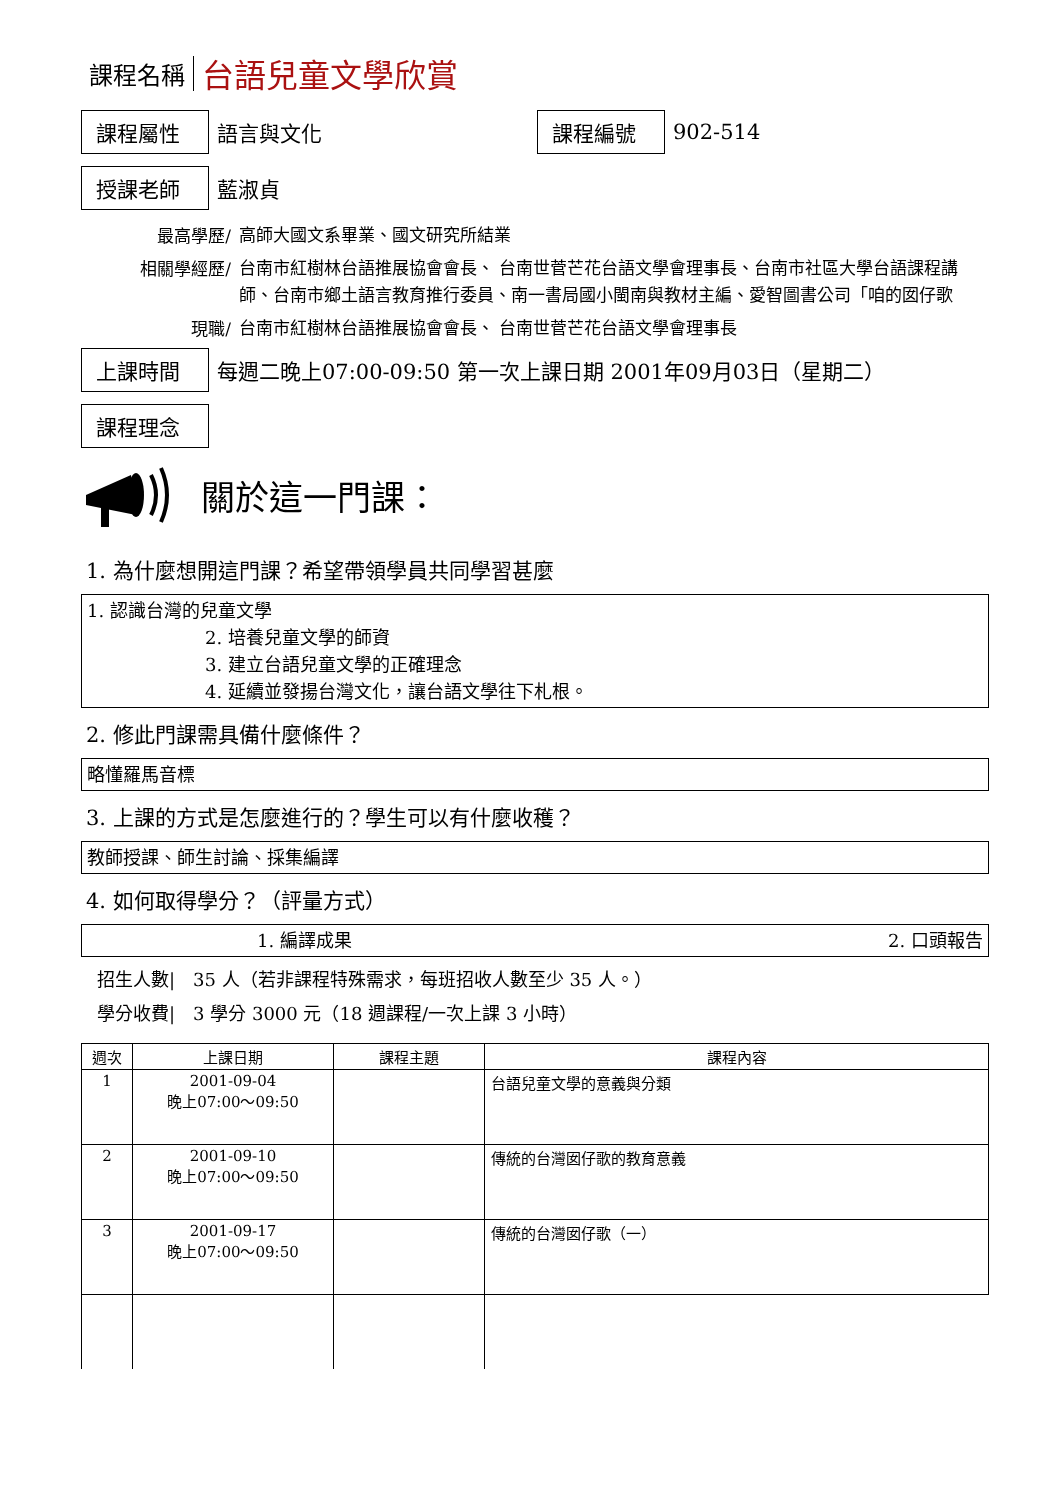課程名稱 台語兒童文學欣賞
課程屬性 語言與文化 課程編號 902-514
授課老師 藍淑貞
最高學歷/ 高師大國文系畢業、國文研究所結業
相關學經歷/ 台南市紅樹林台語推展協會會長、 台南世菅芒花台語文學會理事長、台南市社區大學台語課程講師、台南市鄉土語言教育推行委員、南一書局國小閩南與教材主編、愛智圖書公司「咱的囡仔歌
現職/ 台南市紅樹林台語推展協會會長、 台南世菅芒花台語文學會理事長
上課時間 每週二晚上07:00-09:50 第一次上課日期 2001年09月03日（星期二）
課程理念
關於這一門課：
1. 為什麼想開這門課？希望帶領學員共同學習甚麼
1. 認識台灣的兒童文學
2. 培養兒童文學的師資
3. 建立台語兒童文學的正確理念
4. 延續並發揚台灣文化，讓台語文學往下札根。
2. 修此門課需具備什麼條件？
略懂羅馬音標
3. 上課的方式是怎麼進行的？學生可以有什麼收穫？
教師授課、師生討論、採集編譯
4. 如何取得學分？（評量方式）
1. 編譯成果 2. 口頭報告
招生人數|　35 人（若非課程特殊需求，每班招收人數至少 35 人。）
學分收費|　3 學分 3000 元（18 週課程/一次上課 3 小時）
| 週次 | 上課日期 | 課程主題 | 課程內容 |
| --- | --- | --- | --- |
| 1 | 2001-09-04 晚上07:00～09:50 | | 台語兒童文學的意義與分類 |
| 2 | 2001-09-10 晚上07:00～09:50 | | 傳統的台灣囡仔歌的教育意義 |
| 3 | 2001-09-17 晚上07:00～09:50 | | 傳統的台灣囡仔歌（一） |